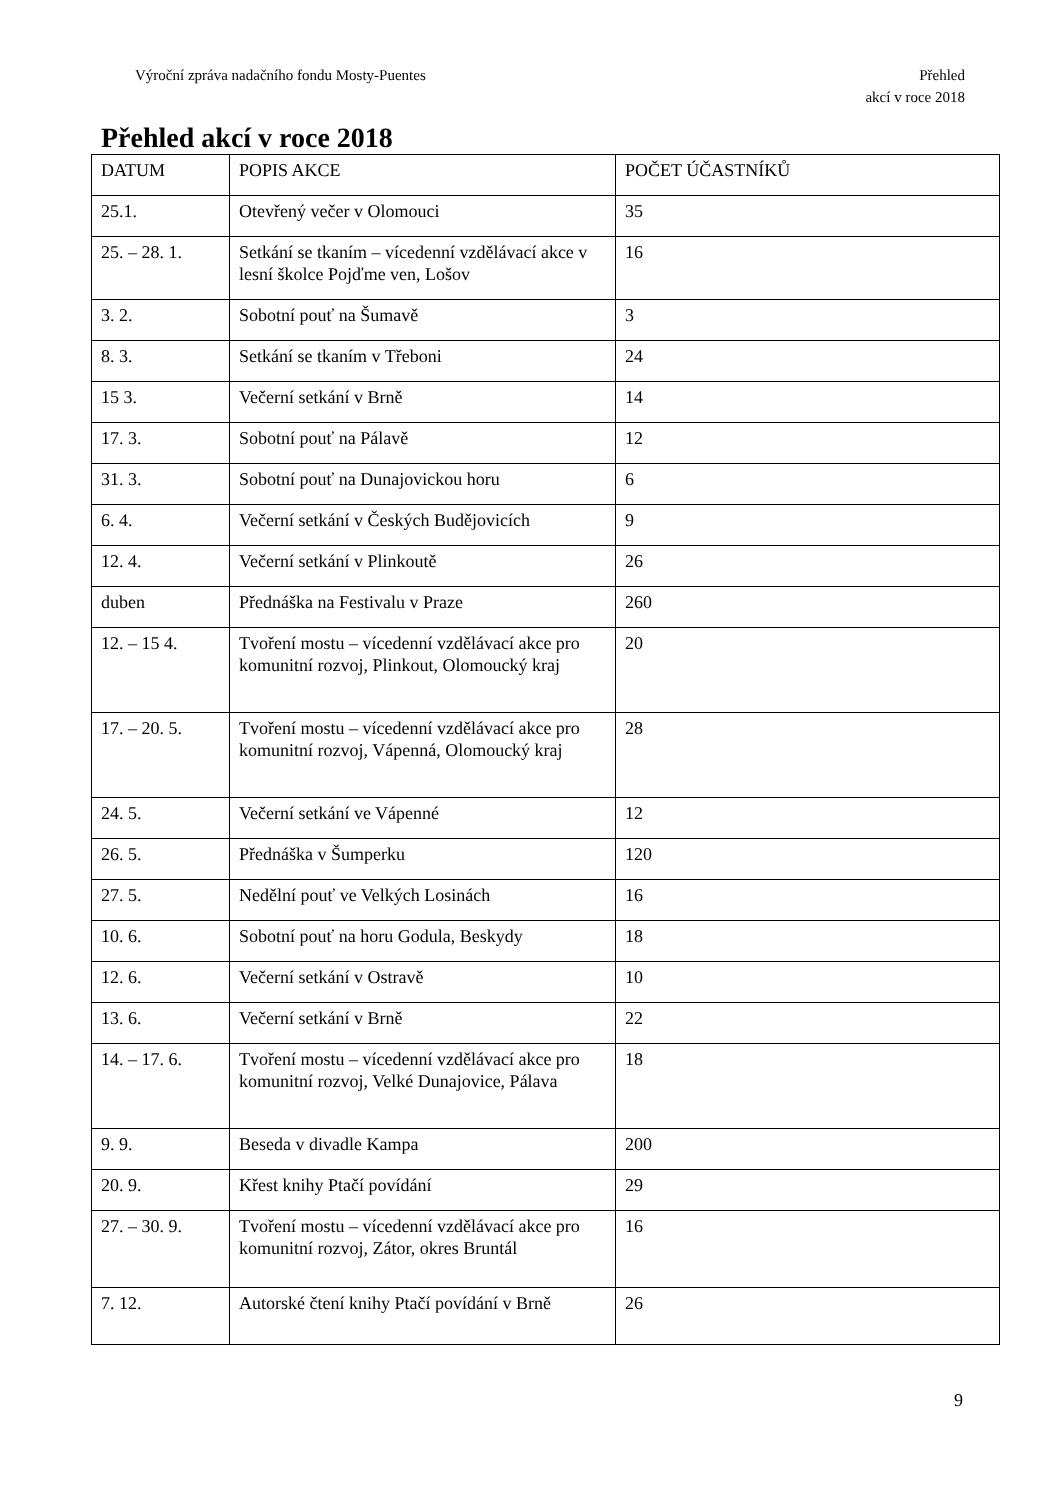Výroční zpráva nadačního fondu Mosty-Puentes
Přehled
akcí v roce 2018
Přehled akcí v roce 2018
| DATUM | POPIS AKCE | POČET ÚČASTNÍKŮ |
| 25.1. | Otevřený večer v Olomouci | 35 |
| 25. – 28. 1. | Setkání se tkaním – vícedenní vzdělávací akce v lesní školce Pojďme ven, Lošov | 16 |
| 3. 2. | Sobotní pouť na Šumavě | 3 |
| 8. 3. | Setkání se tkaním v Třeboni | 24 |
| 15 3. | Večerní setkání v Brně | 14 |
| 17. 3. | Sobotní pouť na Pálavě | 12 |
| 31. 3. | Sobotní pouť na Dunajovickou horu | 6 |
| 6. 4. | Večerní setkání v Českých Budějovicích | 9 |
| 12. 4. | Večerní setkání v Plinkoutě | 26 |
| duben | Přednáška na Festivalu v Praze | 260 |
| 12. – 15 4. | Tvoření mostu – vícedenní vzdělávací akce pro komunitní rozvoj, Plinkout, Olomoucký kraj | 20 |
| 17. – 20. 5. | Tvoření mostu – vícedenní vzdělávací akce pro komunitní rozvoj, Vápenná, Olomoucký kraj | 28 |
| 24. 5. | Večerní setkání ve Vápenné | 12 |
| 26. 5. | Přednáška v Šumperku | 120 |
| 27. 5. | Nedělní pouť ve Velkých Losinách | 16 |
| 10. 6. | Sobotní pouť na horu Godula, Beskydy | 18 |
| 12. 6. | Večerní setkání v Ostravě | 10 |
| 13. 6. | Večerní setkání v Brně | 22 |
| 14. – 17. 6. | Tvoření mostu – vícedenní vzdělávací akce pro komunitní rozvoj, Velké Dunajovice, Pálava | 18 |
| 9. 9. | Beseda v divadle Kampa | 200 |
| 20. 9. | Křest knihy Ptačí povídání | 29 |
| 27. – 30. 9. | Tvoření mostu – vícedenní vzdělávací akce pro komunitní rozvoj, Zátor, okres Bruntál | 16 |
| 7. 12. | Autorské čtení knihy Ptačí povídání v Brně | 26 |
9